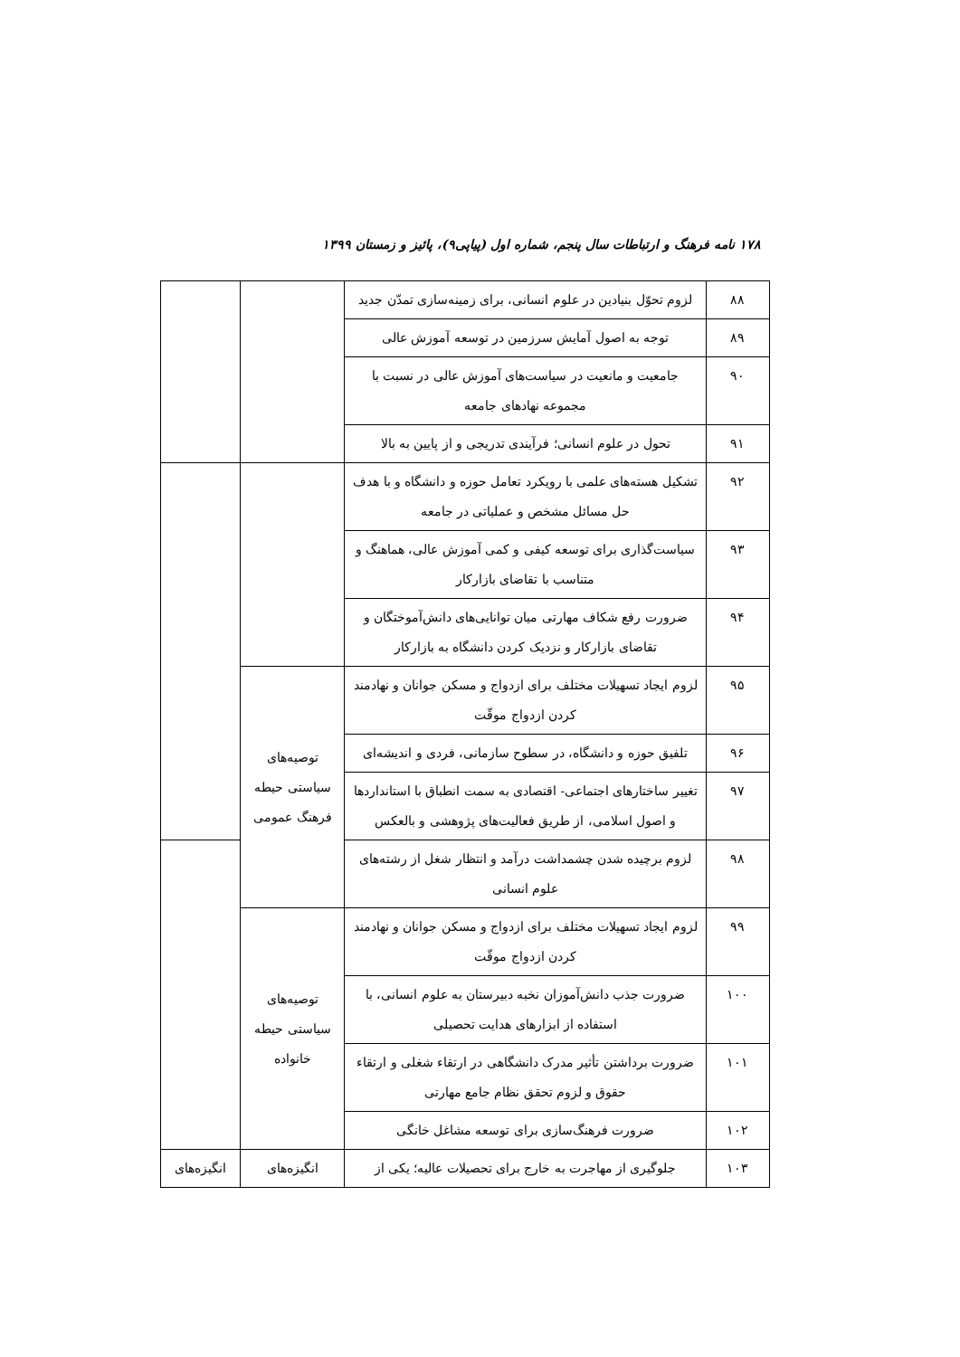۱۷۸ نامه فرهنگ و ارتباطات سال پنجم، شماره اول (پیاپی۹)، پائیز و زمستان ۱۳۹۹
| ۸۸ | لزوم تحوّل بنیادین در علوم انسانی، برای زمینه‌سازی تمدّن جدید | | |
| ۸۹ | توجه به اصول آمایش سرزمین در توسعه آموزش عالی | | |
| ۹۰ | جامعیت و مانعیت در سیاست‌های آموزش عالی در نسبت با مجموعه نهادهای جامعه | | |
| ۹۱ | تحول در علوم انسانی؛ فرآیندی تدریجی و از پایین به بالا | | |
| ۹۲ | تشکیل هسته‌های علمی با رویکرد تعامل حوزه و دانشگاه و با هدف حل مسائل مشخص و عملیاتی در جامعه | | |
| ۹۳ | سیاست‌گذاری برای توسعه کیفی و کمی آموزش عالی، هماهنگ و متناسب با تقاضای بازارکار | | |
| ۹۴ | ضرورت رفع شکاف مهارتی میان توانایی‌های دانش‌آموختگان و تقاضای بازارکار و نزدیک کردن دانشگاه به بازارکار | | |
| ۹۵ | لزوم ایجاد تسهیلات مختلف برای ازدواج و مسکن جوانان و نهادمند کردن ازدواج موقّت | توصیه‌های سیاستی حیطه فرهنگ عمومی | |
| ۹۶ | تلفیق حوزه و دانشگاه، در سطوح سازمانی، فردی و اندیشه‌ای | | |
| ۹۷ | تغییر ساختارهای اجتماعی- اقتصادی به سمت انطباق با استانداردها و اصول اسلامی، از طریق فعالیت‌های پژوهشی و بالعکس | | |
| ۹۸ | لزوم برچیده شدن چشمداشت درآمد و انتظار شغل از رشته‌های علوم انسانی | | |
| ۹۹ | لزوم ایجاد تسهیلات مختلف برای ازدواج و مسکن جوانان و نهادمند کردن ازدواج موقّت | توصیه‌های سیاستی حیطه خانواده | |
| ۱۰۰ | ضرورت جذب دانش‌آموزان نخبه دبیرستان به علوم انسانی، با استفاده از ابزارهای هدایت تحصیلی | | |
| ۱۰۱ | ضرورت برداشتن تأثیر مدرک دانشگاهی در ارتقاء شغلی و ارتقاء حقوق و لزوم تحقق نظام جامع مهارتی | | |
| ۱۰۲ | ضرورت فرهنگ‌سازی برای توسعه مشاغل خانگی | | |
| ۱۰۳ | جلوگیری از مهاجرت به خارج برای تحصیلات عالیه؛ یکی از | انگیزه‌های | انگیزه‌های |